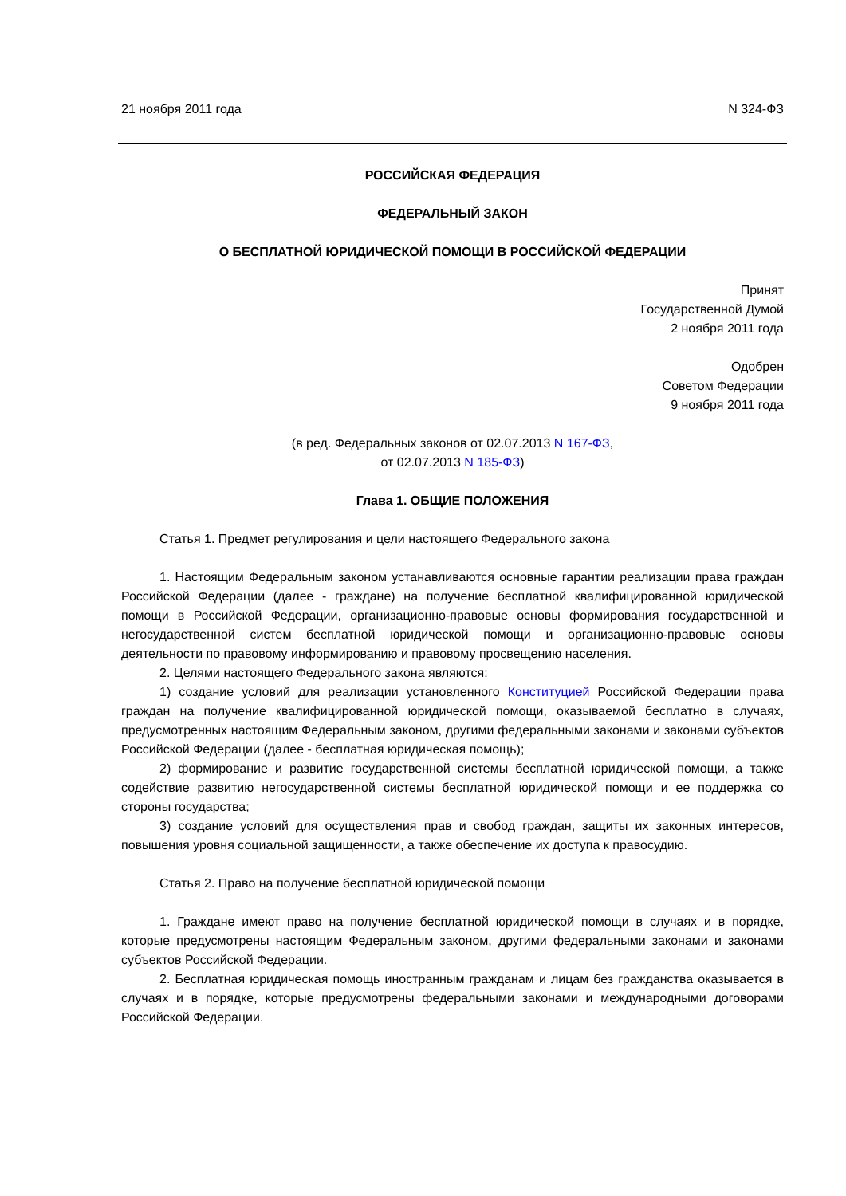21 ноября 2011 года N 324-ФЗ
РОССИЙСКАЯ ФЕДЕРАЦИЯ
ФЕДЕРАЛЬНЫЙ ЗАКОН
О БЕСПЛАТНОЙ ЮРИДИЧЕСКОЙ ПОМОЩИ В РОССИЙСКОЙ ФЕДЕРАЦИИ
Принят
Государственной Думой
2 ноября 2011 года
Одобрен
Советом Федерации
9 ноября 2011 года
(в ред. Федеральных законов от 02.07.2013 N 167-ФЗ,
от 02.07.2013 N 185-ФЗ)
Глава 1. ОБЩИЕ ПОЛОЖЕНИЯ
Статья 1. Предмет регулирования и цели настоящего Федерального закона
1. Настоящим Федеральным законом устанавливаются основные гарантии реализации права граждан Российской Федерации (далее - граждане) на получение бесплатной квалифицированной юридической помощи в Российской Федерации, организационно-правовые основы формирования государственной и негосударственной систем бесплатной юридической помощи и организационно-правовые основы деятельности по правовому информированию и правовому просвещению населения.
2. Целями настоящего Федерального закона являются:
1) создание условий для реализации установленного Конституцией Российской Федерации права граждан на получение квалифицированной юридической помощи, оказываемой бесплатно в случаях, предусмотренных настоящим Федеральным законом, другими федеральными законами и законами субъектов Российской Федерации (далее - бесплатная юридическая помощь);
2) формирование и развитие государственной системы бесплатной юридической помощи, а также содействие развитию негосударственной системы бесплатной юридической помощи и ее поддержка со стороны государства;
3) создание условий для осуществления прав и свобод граждан, защиты их законных интересов, повышения уровня социальной защищенности, а также обеспечение их доступа к правосудию.
Статья 2. Право на получение бесплатной юридической помощи
1. Граждане имеют право на получение бесплатной юридической помощи в случаях и в порядке, которые предусмотрены настоящим Федеральным законом, другими федеральными законами и законами субъектов Российской Федерации.
2. Бесплатная юридическая помощь иностранным гражданам и лицам без гражданства оказывается в случаях и в порядке, которые предусмотрены федеральными законами и международными договорами Российской Федерации.